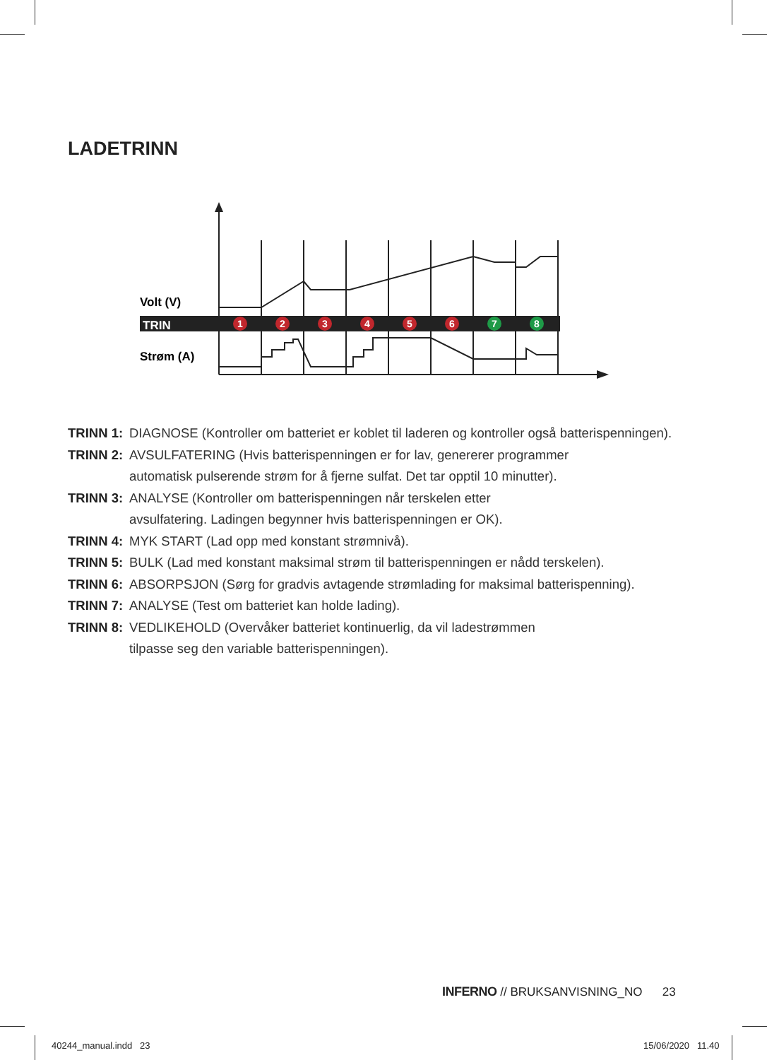LADETRINN
Volt (V)
TRIN
Strøm (A)
1
2
3
4
5
6
7
8
TRINN 1: DIAGNOSE (Kontroller om batteriet er koblet til laderen og kontroller også batterispenningen).
TRINN 2: AVSULFATERING (Hvis batterispenningen er for lav, genererer programmer
automatisk pulserende strøm for å fjerne sulfat. Det tar opptil 10 minutter).
TRINN 3: ANALYSE (Kontroller om batterispenningen når terskelen etter
avsulfatering. Ladingen begynner hvis batterispenningen er OK).
TRINN 4: MYK START (Lad opp med konstant strømnivå).
TRINN 5: BULK (Lad med konstant maksimal strøm til batterispenningen er nådd terskelen).
TRINN 6: ABSORPSJON (Sørg for gradvis avtagende strømlading for maksimal batterispenning).
TRINN 7: ANALYSE (Test om batteriet kan holde lading).
TRINN 8: VEDLIKEHOLD (Overvåker batteriet kontinuerlig, da vil ladestrømmen
tilpasse seg den variable batterispenningen).
INFERNO // BRUKSANVISNING_NO 23
40244_manual.indd 23 15/06/2020 11.40